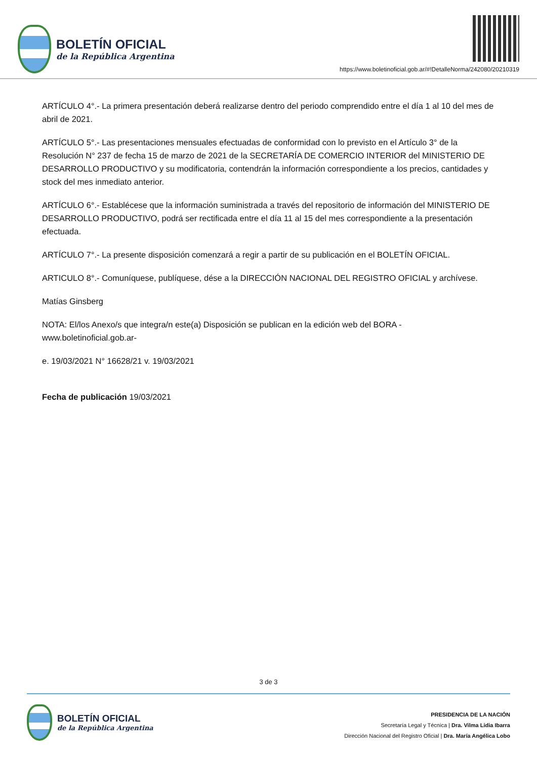BOLETÍN OFICIAL
de la República Argentina
https://www.boletinoficial.gob.ar/#!DetalleNorma/242080/20210319
ARTÍCULO 4°.- La primera presentación deberá realizarse dentro del periodo comprendido entre el día 1 al 10 del mes de abril de 2021.
ARTÍCULO 5°.- Las presentaciones mensuales efectuadas de conformidad con lo previsto en el Artículo 3° de la Resolución N° 237 de fecha 15 de marzo de 2021 de la SECRETARÍA DE COMERCIO INTERIOR del MINISTERIO DE DESARROLLO PRODUCTIVO y su modificatoria, contendrán la información correspondiente a los precios, cantidades y stock del mes inmediato anterior.
ARTÍCULO 6°.- Establécese que la información suministrada a través del repositorio de información del MINISTERIO DE DESARROLLO PRODUCTIVO, podrá ser rectificada entre el día 11 al 15 del mes correspondiente a la presentación efectuada.
ARTÍCULO 7°.- La presente disposición comenzará a regir a partir de su publicación en el BOLETÍN OFICIAL.
ARTICULO 8°.- Comuníquese, publíquese, dése a la DIRECCIÓN NACIONAL DEL REGISTRO OFICIAL y archívese.
Matías Ginsberg
NOTA: El/los Anexo/s que integra/n este(a) Disposición se publican en la edición web del BORA -www.boletinoficial.gob.ar-
e. 19/03/2021 N° 16628/21 v. 19/03/2021
Fecha de publicación 19/03/2021
3 de 3
BOLETÍN OFICIAL
de la República Argentina
PRESIDENCIA DE LA NACIÓN
Secretaría Legal y Técnica | Dra. Vilma Lidia Ibarra
Dirección Nacional del Registro Oficial | Dra. María Angélica Lobo